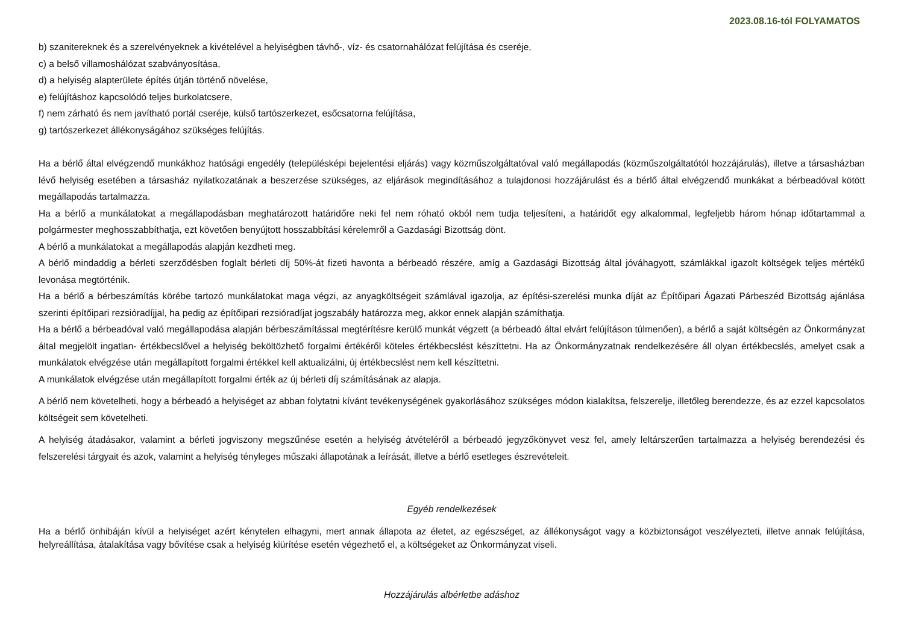2023.08.16-tól FOLYAMATOS
b) szanitereknek és a szerelvényeknek a kivételével a helyiségben távhő-, víz- és csatornahálózat felújítása és cseréje,
c) a belső villamoshálózat szabványosítása,
d) a helyiség alapterülete építés útján történő növelése,
e) felújításhoz kapcsolódó teljes burkolatcsere,
f) nem zárható és nem javítható portál cseréje, külső tartószerkezet, esőcsatorna felújítása,
g) tartószerkezet állékonyságához szükséges felújítás.
Ha a bérlő által elvégzendő munkákhoz hatósági engedély (településképi bejelentési eljárás) vagy közműszolgáltatóval való megállapodás (közműszolgáltatótól hozzájárulás), illetve a társasházban lévő helyiség esetében a társasház nyilatkozatának a beszerzése szükséges, az eljárások megindításához a tulajdonosi hozzájárulást és a bérlő által elvégzendő munkákat a bérbeadóval kötött megállapodás tartalmazza.
Ha a bérlő a munkálatokat a megállapodásban meghatározott határidőre neki fel nem róható okból nem tudja teljesíteni, a határidőt egy alkalommal, legfeljebb három hónap időtartammal a polgármester meghosszabbíthatja, ezt követően benyújtott hosszabbítási kérelemről a Gazdasági Bizottság dönt.
A bérlő a munkálatokat a megállapodás alapján kezdheti meg.
A bérlő mindaddig a bérleti szerződésben foglalt bérleti díj 50%-át fizeti havonta a bérbeadó részére, amíg a Gazdasági Bizottság által jóváhagyott, számlákkal igazolt költségek teljes mértékű levonása megtörténik.
Ha a bérlő a bérbeszámítás körébe tartozó munkálatokat maga végzi, az anyagköltségeit számlával igazolja, az építési-szerelési munka díját az Építőipari Ágazati Párbeszéd Bizottság ajánlása szerinti építőipari rezsióradíjjal, ha pedig az építőipari rezsióradíjat jogszabály határozza meg, akkor ennek alapján számíthatja.
Ha a bérlő a bérbeadóval való megállapodása alapján bérbeszámítással megtérítésre kerülő munkát végzett (a bérbeadó által elvárt felújításon túlmenően), a bérlő a saját költségén az Önkormányzat által megjelölt ingatlan- értékbecslővel a helyiség beköltözhető forgalmi értékéről köteles értékbecslést készíttetni. Ha az Önkormányzatnak rendelkezésére áll olyan értékbecslés, amelyet csak a munkálatok elvégzése után megállapított forgalmi értékkel kell aktualizálni, új értékbecslést nem kell készíttetni.
A munkálatok elvégzése után megállapított forgalmi érték az új bérleti díj számításának az alapja.
A bérlő nem követelheti, hogy a bérbeadó a helyiséget az abban folytatni kívánt tevékenységének gyakorlásához szükséges módon kialakítsa, felszerelje, illetőleg berendezze, és az ezzel kapcsolatos költségeit sem követelheti.
A helyiség átadásakor, valamint a bérleti jogviszony megszűnése esetén a helyiség átvételéről a bérbeadó jegyzőkönyvet vesz fel, amely leltárszerűen tartalmazza a helyiség berendezési és felszerelési tárgyait és azok, valamint a helyiség tényleges műszaki állapotának a leírását, illetve a bérlő esetleges észrevételeit.
Egyéb rendelkezések
Ha a bérlő önhibáján kívül a helyiséget azért kénytelen elhagyni, mert annak állapota az életet, az egészséget, az állékonyságot vagy a közbiztonságot veszélyezteti, illetve annak felújítása, helyreállítása, átalakítása vagy bővítése csak a helyiség kiürítése esetén végezhető el, a költségeket az Önkormányzat viseli.
Hozzájárulás albérletbe adáshoz